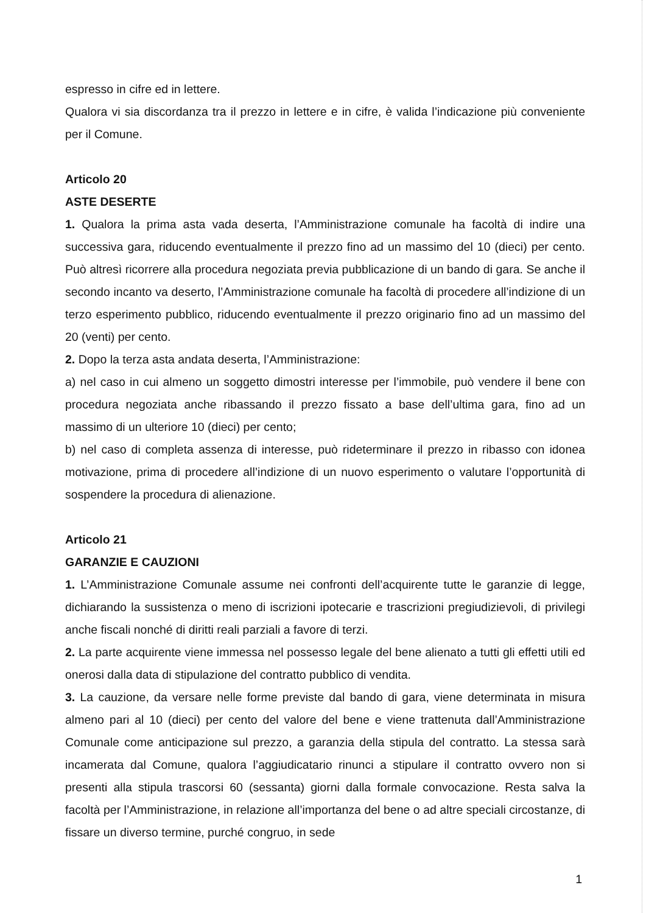espresso in cifre ed in lettere.
Qualora vi sia discordanza tra il prezzo in lettere e in cifre, è valida l’indicazione più conveniente per il Comune.
Articolo 20
ASTE DESERTE
1. Qualora la prima asta vada deserta, l’Amministrazione comunale ha facoltà di indire una successiva gara, riducendo eventualmente il prezzo fino ad un massimo del 10 (dieci) per cento. Può altresì ricorrere alla procedura negoziata previa pubblicazione di un bando di gara. Se anche il secondo incanto va deserto, l’Amministrazione comunale ha facoltà di procedere all’indizione di un terzo esperimento pubblico, riducendo eventualmente il prezzo originario fino ad un massimo del 20 (venti) per cento.
2. Dopo la terza asta andata deserta, l’Amministrazione:
a) nel caso in cui almeno un soggetto dimostri interesse per l’immobile, può vendere il bene con procedura negoziata anche ribassando il prezzo fissato a base dell’ultima gara, fino ad un massimo di un ulteriore 10 (dieci) per cento;
b) nel caso di completa assenza di interesse, può rideterminare il prezzo in ribasso con idonea motivazione, prima di procedere all’indizione di un nuovo esperimento o valutare l’opportunità di sospendere la procedura di alienazione.
Articolo 21
GARANZIE E CAUZIONI
1. L’Amministrazione Comunale assume nei confronti dell’acquirente tutte le garanzie di legge, dichiarando la sussistenza o meno di iscrizioni ipotecarie e trascrizioni pregiudizievoli, di privilegi anche fiscali nonché di diritti reali parziali a favore di terzi.
2. La parte acquirente viene immessa nel possesso legale del bene alienato a tutti gli effetti utili ed onerosi dalla data di stipulazione del contratto pubblico di vendita.
3. La cauzione, da versare nelle forme previste dal bando di gara, viene determinata in misura almeno pari al 10 (dieci) per cento del valore del bene e viene trattenuta dall’Amministrazione Comunale come anticipazione sul prezzo, a garanzia della stipula del contratto. La stessa sarà incamerata dal Comune, qualora l’aggiudicatario rinunci a stipulare il contratto ovvero non si presenti alla stipula trascorsi 60 (sessanta) giorni dalla formale convocazione. Resta salva la facoltà per l’Amministrazione, in relazione all’importanza del bene o ad altre speciali circostanze, di fissare un diverso termine, purché congruo, in sede
1